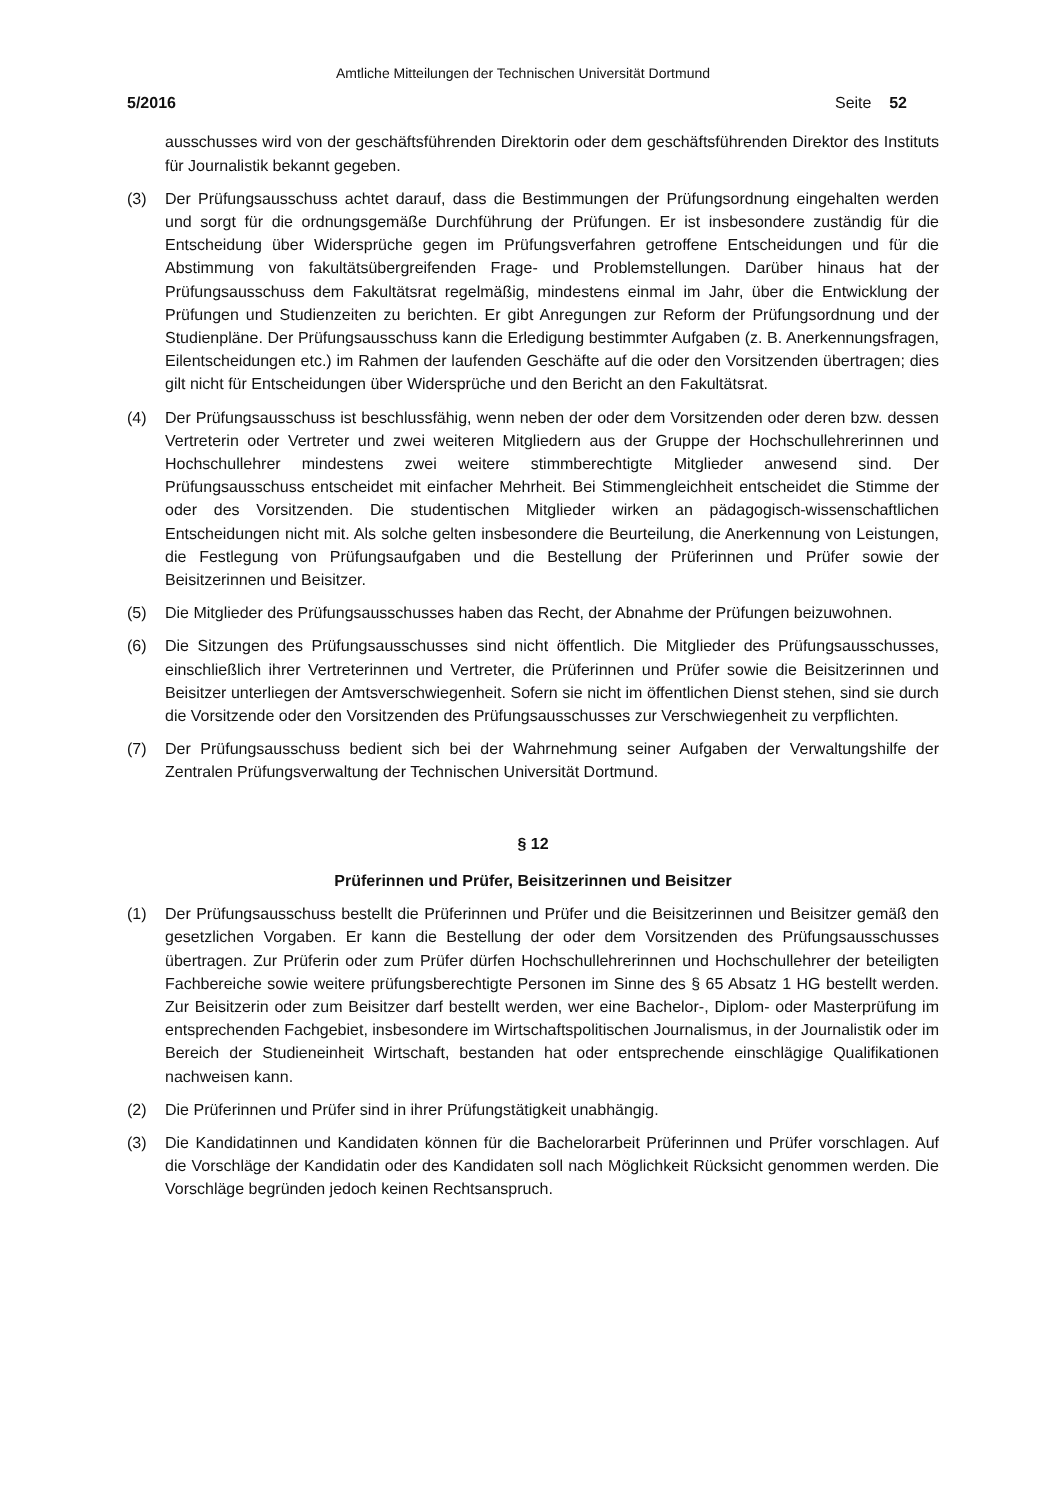Amtliche Mitteilungen der Technischen Universität Dortmund
5/2016 Seite 52
ausschusses wird von der geschäftsführenden Direktorin oder dem geschäftsführenden Direktor des Instituts für Journalistik bekannt gegeben.
(3) Der Prüfungsausschuss achtet darauf, dass die Bestimmungen der Prüfungsordnung eingehalten werden und sorgt für die ordnungsgemäße Durchführung der Prüfungen. Er ist insbesondere zuständig für die Entscheidung über Widersprüche gegen im Prüfungsverfahren getroffene Entscheidungen und für die Abstimmung von fakultätsübergreifenden Frage- und Problemstellungen. Darüber hinaus hat der Prüfungsausschuss dem Fakultätsrat regelmäßig, mindestens einmal im Jahr, über die Entwicklung der Prüfungen und Studienzeiten zu berichten. Er gibt Anregungen zur Reform der Prüfungsordnung und der Studienpläne. Der Prüfungsausschuss kann die Erledigung bestimmter Aufgaben (z. B. Anerkennungsfragen, Eilentscheidungen etc.) im Rahmen der laufenden Geschäfte auf die oder den Vorsitzenden übertragen; dies gilt nicht für Entscheidungen über Widersprüche und den Bericht an den Fakultätsrat.
(4) Der Prüfungsausschuss ist beschlussfähig, wenn neben der oder dem Vorsitzenden oder deren bzw. dessen Vertreterin oder Vertreter und zwei weiteren Mitgliedern aus der Gruppe der Hochschullehrerinnen und Hochschullehrer mindestens zwei weitere stimmberechtigte Mitglieder anwesend sind. Der Prüfungsausschuss entscheidet mit einfacher Mehrheit. Bei Stimmengleichheit entscheidet die Stimme der oder des Vorsitzenden. Die studentischen Mitglieder wirken an pädagogisch-wissenschaftlichen Entscheidungen nicht mit. Als solche gelten insbesondere die Beurteilung, die Anerkennung von Leistungen, die Festlegung von Prüfungsaufgaben und die Bestellung der Prüferinnen und Prüfer sowie der Beisitzerinnen und Beisitzer.
(5) Die Mitglieder des Prüfungsausschusses haben das Recht, der Abnahme der Prüfungen beizuwohnen.
(6) Die Sitzungen des Prüfungsausschusses sind nicht öffentlich. Die Mitglieder des Prüfungsausschusses, einschließlich ihrer Vertreterinnen und Vertreter, die Prüferinnen und Prüfer sowie die Beisitzerinnen und Beisitzer unterliegen der Amtsverschwiegenheit. Sofern sie nicht im öffentlichen Dienst stehen, sind sie durch die Vorsitzende oder den Vorsitzenden des Prüfungsausschusses zur Verschwiegenheit zu verpflichten.
(7) Der Prüfungsausschuss bedient sich bei der Wahrnehmung seiner Aufgaben der Verwaltungshilfe der Zentralen Prüfungsverwaltung der Technischen Universität Dortmund.
§ 12
Prüferinnen und Prüfer, Beisitzerinnen und Beisitzer
(1) Der Prüfungsausschuss bestellt die Prüferinnen und Prüfer und die Beisitzerinnen und Beisitzer gemäß den gesetzlichen Vorgaben. Er kann die Bestellung der oder dem Vorsitzenden des Prüfungsausschusses übertragen. Zur Prüferin oder zum Prüfer dürfen Hochschullehrerinnen und Hochschullehrer der beteiligten Fachbereiche sowie weitere prüfungsberechtigte Personen im Sinne des § 65 Absatz 1 HG bestellt werden. Zur Beisitzerin oder zum Beisitzer darf bestellt werden, wer eine Bachelor-, Diplom- oder Masterprüfung im entsprechenden Fachgebiet, insbesondere im Wirtschaftspolitischen Journalismus, in der Journalistik oder im Bereich der Studieneinheit Wirtschaft, bestanden hat oder entsprechende einschlägige Qualifikationen nachweisen kann.
(2) Die Prüferinnen und Prüfer sind in ihrer Prüfungstätigkeit unabhängig.
(3) Die Kandidatinnen und Kandidaten können für die Bachelorarbeit Prüferinnen und Prüfer vorschlagen. Auf die Vorschläge der Kandidatin oder des Kandidaten soll nach Möglichkeit Rücksicht genommen werden. Die Vorschläge begründen jedoch keinen Rechtsanspruch.